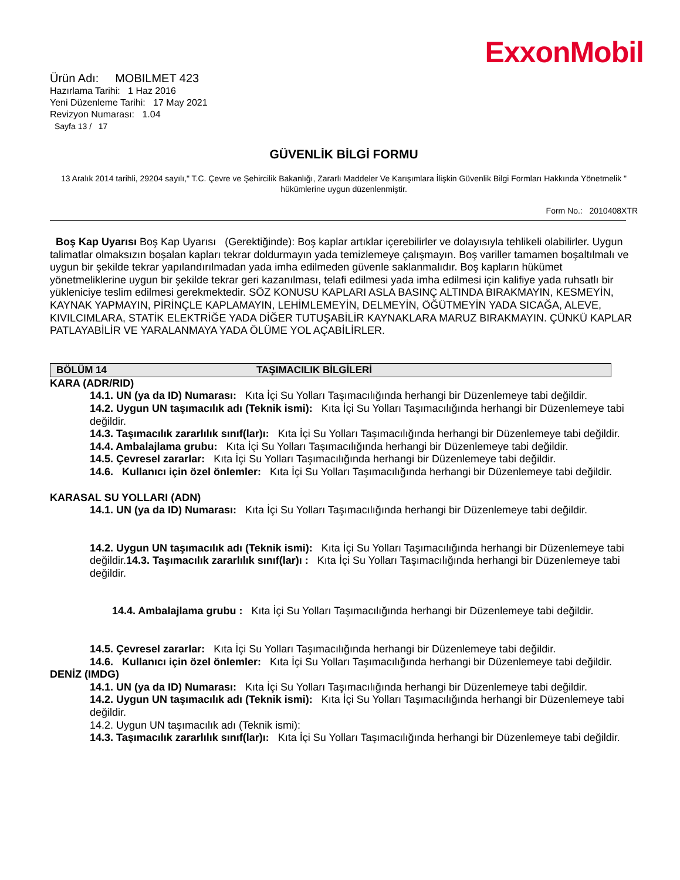ExxonMobil
Ürün Adı: MOBILMET 423
Hazırlama Tarihi: 1 Haz 2016
Yeni Düzenleme Tarihi: 17 May 2021
Revizyon Numarası: 1.04
Sayfa 13 / 17
GÜVENLİK BİLGİ FORMU
13 Aralık 2014 tarihli, 29204 sayılı," T.C. Çevre ve Şehircilik Bakanlığı, Zararlı Maddeler Ve Karışımlara İlişkin Güvenlik Bilgi Formları Hakkında Yönetmelik " hükümlerine uygun düzenlenmiştir.
Form No.: 2010408XTR
Boş Kap Uyarısı Boş Kap Uyarısı (Gerektiğinde): Boş kaplar artıklar içerebilirler ve dolayısıyla tehlikeli olabilirler. Uygun talimatlar olmaksızın boşalan kapları tekrar doldurmayın yada temizlemeye çalışmayın. Boş variller tamamen boşaltılmalı ve uygun bir şekilde tekrar yapılandırılmadan yada imha edilmeden güvenle saklanmalıdır. Boş kapların hükümet yönetmeliklerine uygun bir şekilde tekrar geri kazanılması, telafi edilmesi yada imha edilmesi için kalifiye yada ruhsatlı bir yükleniciye teslim edilmesi gerekmektedir. SÖZ KONUSU KAPLARI ASLA BASINÇ ALTINDA BIRAKMAYIN, KESMEYİN, KAYNAK YAPMAYIN, PİRİNÇLE KAPLAMAYIN, LEHİMLEMEYİN, DELMEYİN, ÖĞÜTMEYİN YADA SICAĞA, ALEVE, KIVILCIMLARA, STATİK ELEKTRİĞE YADA DİĞER TUTUŞABİLİR KAYNAKLARA MARUZ BIRAKMAYIN. ÇÜNKÜ KAPLAR PATLAYABİLİR VE YARALANMAYA YADA ÖLÜME YOL AÇABİLİRLER.
BÖLÜM 14 TAŞIMACILIK BİLGİLERİ
KARA (ADR/RID)
14.1. UN (ya da ID) Numarası: Kıta İçi Su Yolları Taşımacılığında herhangi bir Düzenlemeye tabi değildir.
14.2. Uygun UN taşımacılık adı (Teknik ismi): Kıta İçi Su Yolları Taşımacılığında herhangi bir Düzenlemeye tabi değildir.
14.3. Taşımacılık zararlılık sınıf(lar)ı: Kıta İçi Su Yolları Taşımacılığında herhangi bir Düzenlemeye tabi değildir.
14.4. Ambalajlama grubu: Kıta İçi Su Yolları Taşımacılığında herhangi bir Düzenlemeye tabi değildir.
14.5. Çevresel zararlar: Kıta İçi Su Yolları Taşımacılığında herhangi bir Düzenlemeye tabi değildir.
14.6. Kullanıcı için özel önlemler: Kıta İçi Su Yolları Taşımacılığında herhangi bir Düzenlemeye tabi değildir.
KARASAL SU YOLLARI (ADN)
14.1. UN (ya da ID) Numarası: Kıta İçi Su Yolları Taşımacılığında herhangi bir Düzenlemeye tabi değildir.
14.2. Uygun UN taşımacılık adı (Teknik ismi): Kıta İçi Su Yolları Taşımacılığında herhangi bir Düzenlemeye tabi değildir.14.3. Taşımacılık zararlılık sınıf(lar)ı : Kıta İçi Su Yolları Taşımacılığında herhangi bir Düzenlemeye tabi değildir.
14.4. Ambalajlama grubu : Kıta İçi Su Yolları Taşımacılığında herhangi bir Düzenlemeye tabi değildir.
14.5. Çevresel zararlar: Kıta İçi Su Yolları Taşımacılığında herhangi bir Düzenlemeye tabi değildir.
14.6. Kullanıcı için özel önlemler: Kıta İçi Su Yolları Taşımacılığında herhangi bir Düzenlemeye tabi değildir.
DENİZ (IMDG)
14.1. UN (ya da ID) Numarası: Kıta İçi Su Yolları Taşımacılığında herhangi bir Düzenlemeye tabi değildir.
14.2. Uygun UN taşımacılık adı (Teknik ismi): Kıta İçi Su Yolları Taşımacılığında herhangi bir Düzenlemeye tabi değildir.
14.2. Uygun UN taşımacılık adı (Teknik ismi):
14.3. Taşımacılık zararlılık sınıf(lar)ı: Kıta İçi Su Yolları Taşımacılığında herhangi bir Düzenlemeye tabi değildir.